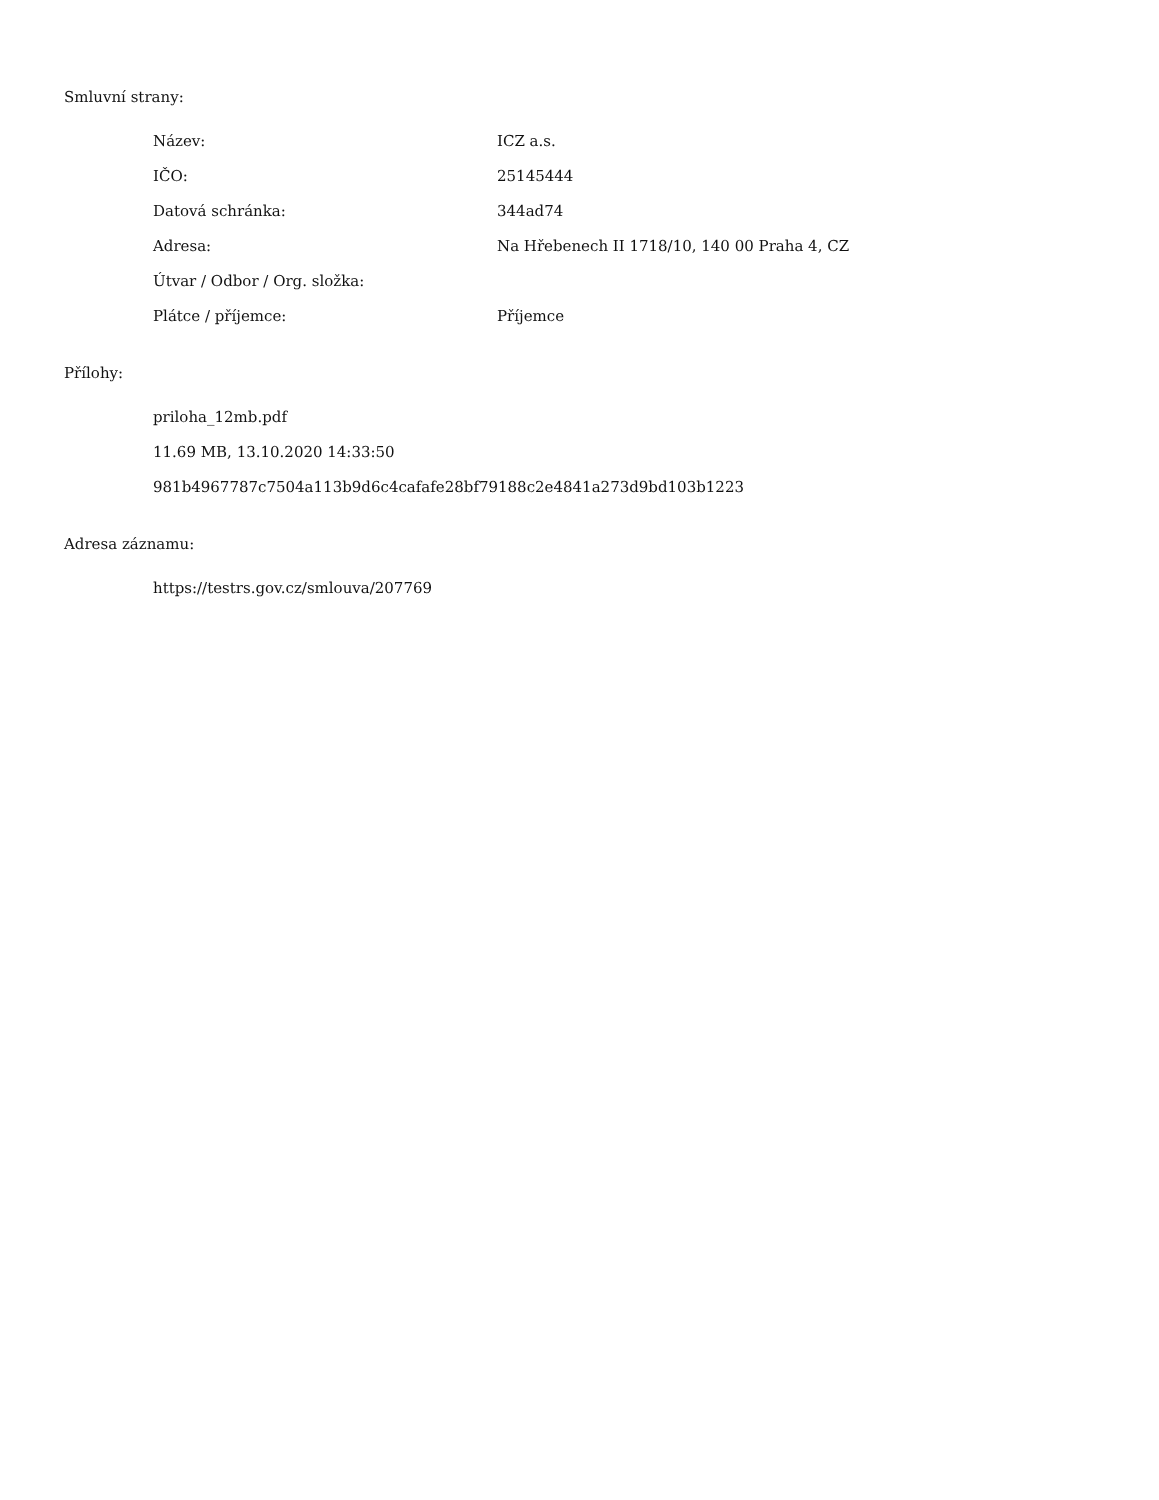Smluvní strany:
| Název: | ICZ a.s. |
| IČO: | 25145444 |
| Datová schránka: | 344ad74 |
| Adresa: | Na Hřebenech II 1718/10, 140 00 Praha 4, CZ |
| Útvar / Odbor / Org. složka: | |
| Plátce / příjemce: | Příjemce |
Přílohy:
priloha_12mb.pdf
11.69 MB, 13.10.2020 14:33:50
981b4967787c7504a113b9d6c4cafafe28bf79188c2e4841a273d9bd103b1223
Adresa záznamu:
https://testrs.gov.cz/smlouva/207769